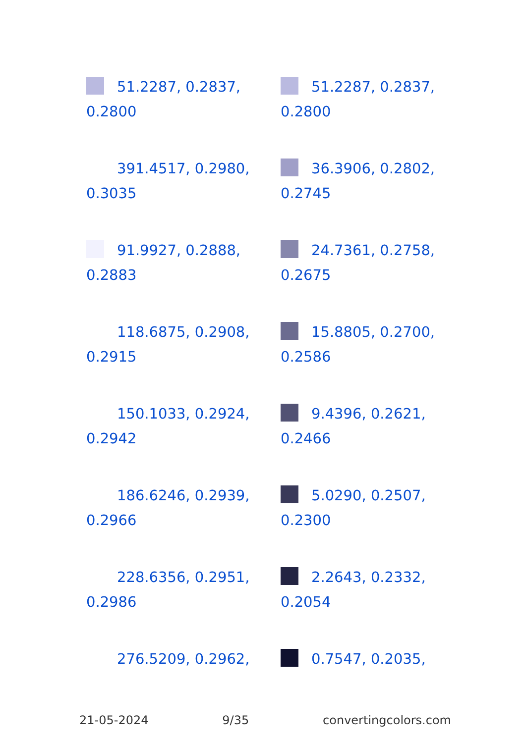51.2287, 0.2837,
0.2800
51.2287, 0.2837,
0.2800
391.4517, 0.2980,
0.3035
36.3906, 0.2802,
0.2745
91.9927, 0.2888,
0.2883
24.7361, 0.2758,
0.2675
118.6875, 0.2908,
0.2915
15.8805, 0.2700,
0.2586
150.1033, 0.2924,
0.2942
9.4396, 0.2621,
0.2466
186.6246, 0.2939,
0.2966
5.0290, 0.2507,
0.2300
228.6356, 0.2951,
0.2986
2.2643, 0.2332,
0.2054
276.5209, 0.2962,
0.7547, 0.2035,
21-05-2024 9/35 convertingcolors.com